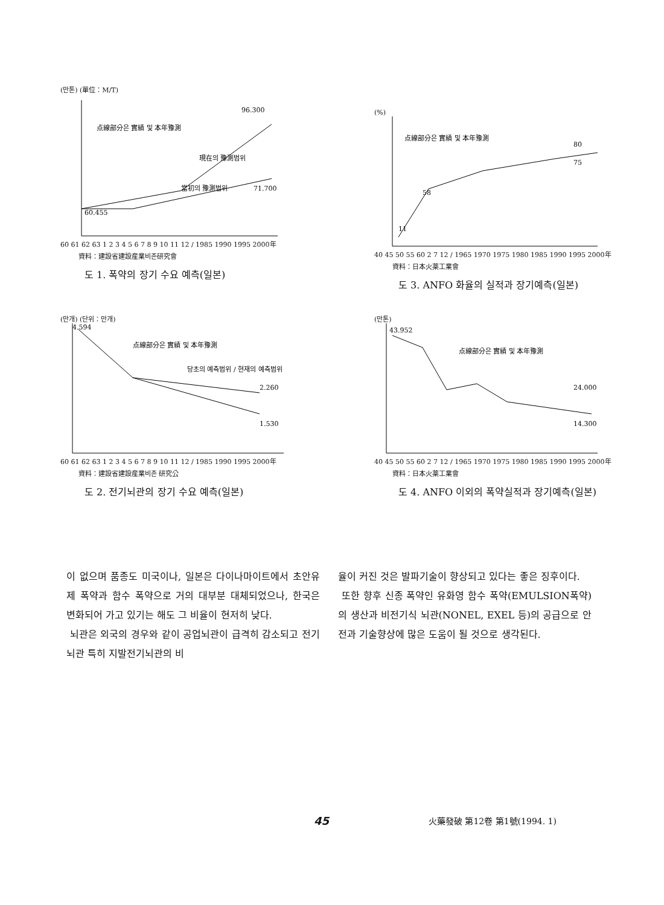(만톤) (單位：M/T)
点線部分은 實績 및 本年豫測
現在의 豫測범위
當初의 豫測범위
96.300
60.455
71.700
60 61 62 63 1 2 3 4 5 6 7 8 9 10 11 12 / 1985 1990 1995 2000年
資料：建設省建設産業비존研究會
도 1. 폭약의 장기 수요 예측(일본)
(%)
点線部分은 實績 및 本年豫測
11
58
80
75
40 45 50 55 60 2 7 12 / 1965 1970 1975 1980 1985 1990 1995 2000年
資料：日本火薬工業會
도 3. ANFO 화율의 실적과 장기예측(일본)
(만개) (단위：만개)
点線部分은 實績 및 本年豫測
당초의 예측범위 / 현재의 예측범위
4.594
2.260
1.530
60 61 62 63 1 2 3 4 5 6 7 8 9 10 11 12 / 1985 1990 1995 2000年
資料：建設省建設産業비존 研究公
도 2. 전기뇌관의 장기 수요 예측(일본)
(만톤)
点線部分은 實績 및 本年豫測
43.952
24.000
14.300
40 45 50 55 60 2 7 12 / 1965 1970 1975 1980 1985 1990 1995 2000年
資料：日本火薬工業會
도 4. ANFO 이외의 폭약실적과 장기예측(일본)
이 없으며 품종도 미국이나, 일본은 다이나마이트에서 초안유제 폭약과 함수 폭약으로 거의 대부분 대체되었으나, 한국은 변화되어 가고 있기는 해도 그 비율이 현저히 낮다.
뇌관은 외국의 경우와 같이 공업뇌관이 급격히 감소되고 전기뇌관 특히 지발전기뇌관의 비
율이 커진 것은 발파기술이 향상되고 있다는 좋은 징후이다.
또한 향후 신종 폭약인 유화영 함수 폭약(EMULSION폭약)의 생산과 비전기식 뇌관(NONEL, EXEL 등)의 공급으로 안전과 기술향상에 많은 도움이 될 것으로 생각된다.
45 火藥發破 第12卷 第1號(1994. 1)